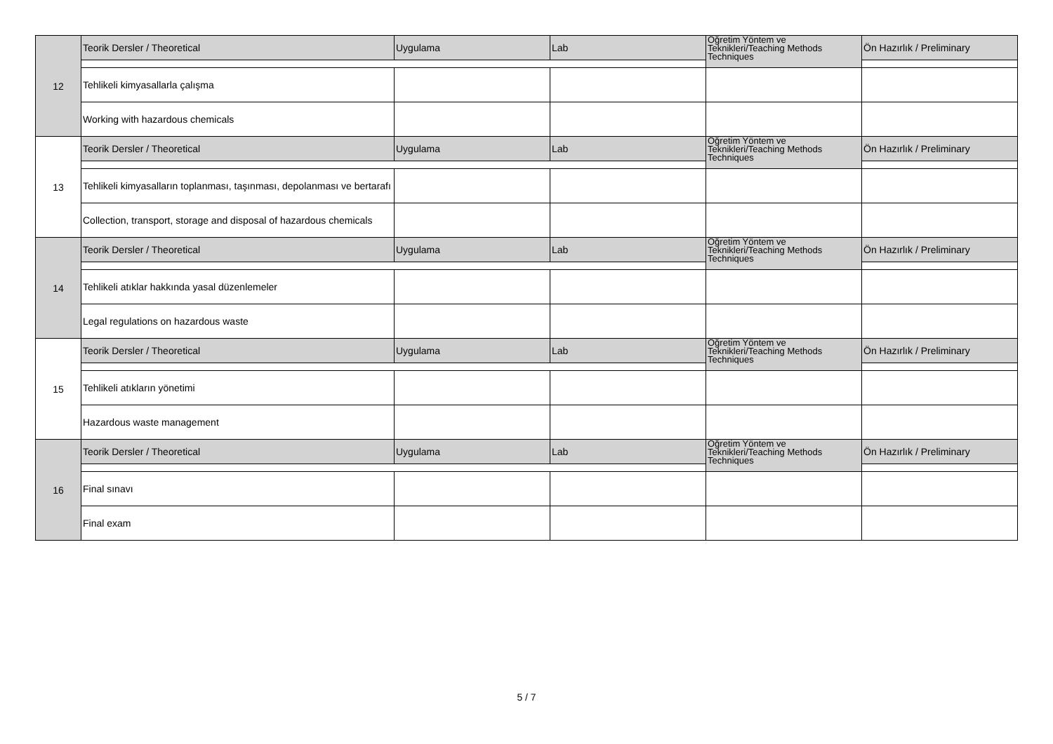| 12 | Teorik Dersler / Theoretical | Uygulama | Lab | Öğretim Yöntem ve Teknikleri/Teaching Methods Techniques | Ön Hazırlık / Preliminary |
| | Tehlikeli kimyasallarla çalışma | | | | |
| | Working with hazardous chemicals | | | | |
| 13 | Teorik Dersler / Theoretical | Uygulama | Lab | Öğretim Yöntem ve Teknikleri/Teaching Methods Techniques | Ön Hazırlık / Preliminary |
| | Tehlikeli kimyasalların toplanması, taşınması, depolanması ve bertarafı | | | | |
| | Collection, transport, storage and disposal of hazardous chemicals | | | | |
| 14 | Teorik Dersler / Theoretical | Uygulama | Lab | Öğretim Yöntem ve Teknikleri/Teaching Methods Techniques | Ön Hazırlık / Preliminary |
| | Tehlikeli atıklar hakkında yasal düzenlemeler | | | | |
| | Legal regulations on hazardous waste | | | | |
| 15 | Teorik Dersler / Theoretical | Uygulama | Lab | Öğretim Yöntem ve Teknikleri/Teaching Methods Techniques | Ön Hazırlık / Preliminary |
| | Tehlikeli atıkların yönetimi | | | | |
| | Hazardous waste management | | | | |
| 16 | Teorik Dersler / Theoretical | Uygulama | Lab | Öğretim Yöntem ve Teknikleri/Teaching Methods Techniques | Ön Hazırlık / Preliminary |
| | Final sınavı | | | | |
| | Final exam | | | | |
5 / 7